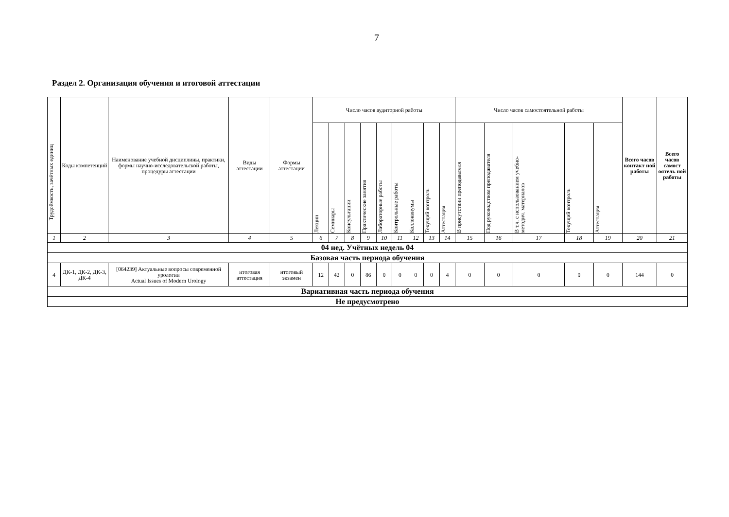7
Раздел 2. Организация обучения и итоговой аттестации
| Трудоёмкость, зачётных единиц | Коды компетенций | Наименование учебной дисциплины, практики, формы научно-исследовательской работы, процедуры аттестации | Виды аттестации | Формы аттестации | Число часов аудиторной работы | | | | | | | | | Число часов самостоятельной работы | | | | | Всего часов контакт ной работы | Всего часов самост оятель ной работы |
| --- | --- | --- | --- | --- | --- | --- | --- | --- | --- | --- | --- | --- | --- | --- | --- | --- | --- | --- | --- | --- |
| | | | | | Лекции | Семинары | Консультации | Практические занятия | Лабораторные работы | Контрольные работы | Коллоквиумы | Текущий контроль | Аттестация | В присутствии преподавателя | Под руководством преподавателя | В т.ч. с использованием учебно- методич. материалов | Текущий контроль | Аттестация | | |
| 1 | 2 | 3 | 4 | 5 | 6 | 7 | 8 | 9 | 10 | 11 | 12 | 13 | 14 | 15 | 16 | 17 | 18 | 19 | 20 | 21 |
| 04 нед. Учётных недель 04 | | | | | | | | | | | | | | | | | | | | |
| Базовая часть периода обучения | | | | | | | | | | | | | | | | | | | | |
| 4 | ДК-1, ДК-2, ДК-3, ДК-4 | [064239] Актуальные вопросы современной урологии Actual Issues of Modern Urology | итоговая аттестация | итоговый экзамен | 12 | 42 | 0 | 86 | 0 | 0 | 0 | 0 | 4 | 0 | 0 | 0 | 0 | 0 | 144 | 0 |
| Вариативная часть периода обучения | | | | | | | | | | | | | | | | | | | | |
| Не предусмотрено | | | | | | | | | | | | | | | | | | | | |